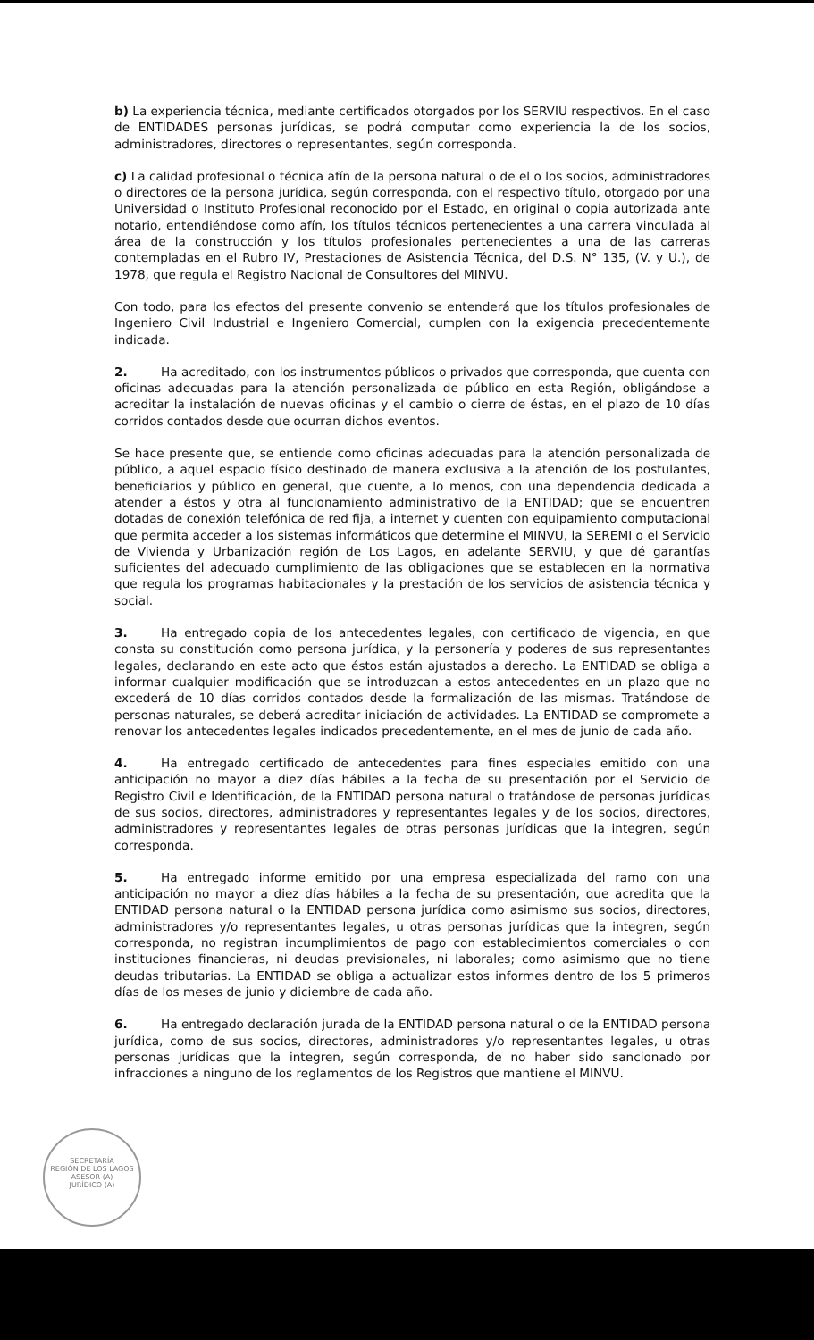b) La experiencia técnica, mediante certificados otorgados por los SERVIU respectivos. En el caso de ENTIDADES personas jurídicas, se podrá computar como experiencia la de los socios, administradores, directores o representantes, según corresponda.
c) La calidad profesional o técnica afín de la persona natural o de el o los socios, administradores o directores de la persona jurídica, según corresponda, con el respectivo título, otorgado por una Universidad o Instituto Profesional reconocido por el Estado, en original o copia autorizada ante notario, entendiéndose como afín, los títulos técnicos pertenecientes a una carrera vinculada al área de la construcción y los títulos profesionales pertenecientes a una de las carreras contempladas en el Rubro IV, Prestaciones de Asistencia Técnica, del D.S. N° 135, (V. y U.), de 1978, que regula el Registro Nacional de Consultores del MINVU.
Con todo, para los efectos del presente convenio se entenderá que los títulos profesionales de Ingeniero Civil Industrial e Ingeniero Comercial, cumplen con la exigencia precedentemente indicada.
2. Ha acreditado, con los instrumentos públicos o privados que corresponda, que cuenta con oficinas adecuadas para la atención personalizada de público en esta Región, obligándose a acreditar la instalación de nuevas oficinas y el cambio o cierre de éstas, en el plazo de 10 días corridos contados desde que ocurran dichos eventos.
Se hace presente que, se entiende como oficinas adecuadas para la atención personalizada de público, a aquel espacio físico destinado de manera exclusiva a la atención de los postulantes, beneficiarios y público en general, que cuente, a lo menos, con una dependencia dedicada a atender a éstos y otra al funcionamiento administrativo de la ENTIDAD; que se encuentren dotadas de conexión telefónica de red fija, a internet y cuenten con equipamiento computacional que permita acceder a los sistemas informáticos que determine el MINVU, la SEREMI o el Servicio de Vivienda y Urbanización región de Los Lagos, en adelante SERVIU, y que dé garantías suficientes del adecuado cumplimiento de las obligaciones que se establecen en la normativa que regula los programas habitacionales y la prestación de los servicios de asistencia técnica y social.
3. Ha entregado copia de los antecedentes legales, con certificado de vigencia, en que consta su constitución como persona jurídica, y la personería y poderes de sus representantes legales, declarando en este acto que éstos están ajustados a derecho. La ENTIDAD se obliga a informar cualquier modificación que se introduzcan a estos antecedentes en un plazo que no excederá de 10 días corridos contados desde la formalización de las mismas. Tratándose de personas naturales, se deberá acreditar iniciación de actividades. La ENTIDAD se compromete a renovar los antecedentes legales indicados precedentemente, en el mes de junio de cada año.
4. Ha entregado certificado de antecedentes para fines especiales emitido con una anticipación no mayor a diez días hábiles a la fecha de su presentación por el Servicio de Registro Civil e Identificación, de la ENTIDAD persona natural o tratándose de personas jurídicas de sus socios, directores, administradores y representantes legales y de los socios, directores, administradores y representantes legales de otras personas jurídicas que la integren, según corresponda.
5. Ha entregado informe emitido por una empresa especializada del ramo con una anticipación no mayor a diez días hábiles a la fecha de su presentación, que acredita que la ENTIDAD persona natural o la ENTIDAD persona jurídica como asimismo sus socios, directores, administradores y/o representantes legales, u otras personas jurídicas que la integren, según corresponda, no registran incumplimientos de pago con establecimientos comerciales o con instituciones financieras, ni deudas previsionales, ni laborales; como asimismo que no tiene deudas tributarias. La ENTIDAD se obliga a actualizar estos informes dentro de los 5 primeros días de los meses de junio y diciembre de cada año.
6. Ha entregado declaración jurada de la ENTIDAD persona natural o de la ENTIDAD persona jurídica, como de sus socios, directores, administradores y/o representantes legales, u otras personas jurídicas que la integren, según corresponda, de no haber sido sancionado por infracciones a ninguno de los reglamentos de los Registros que mantiene el MINVU.
SECRETARÍA
REGIÓN DE LOS LAGOS
ASESOR (A)
JURÍDICO (A)